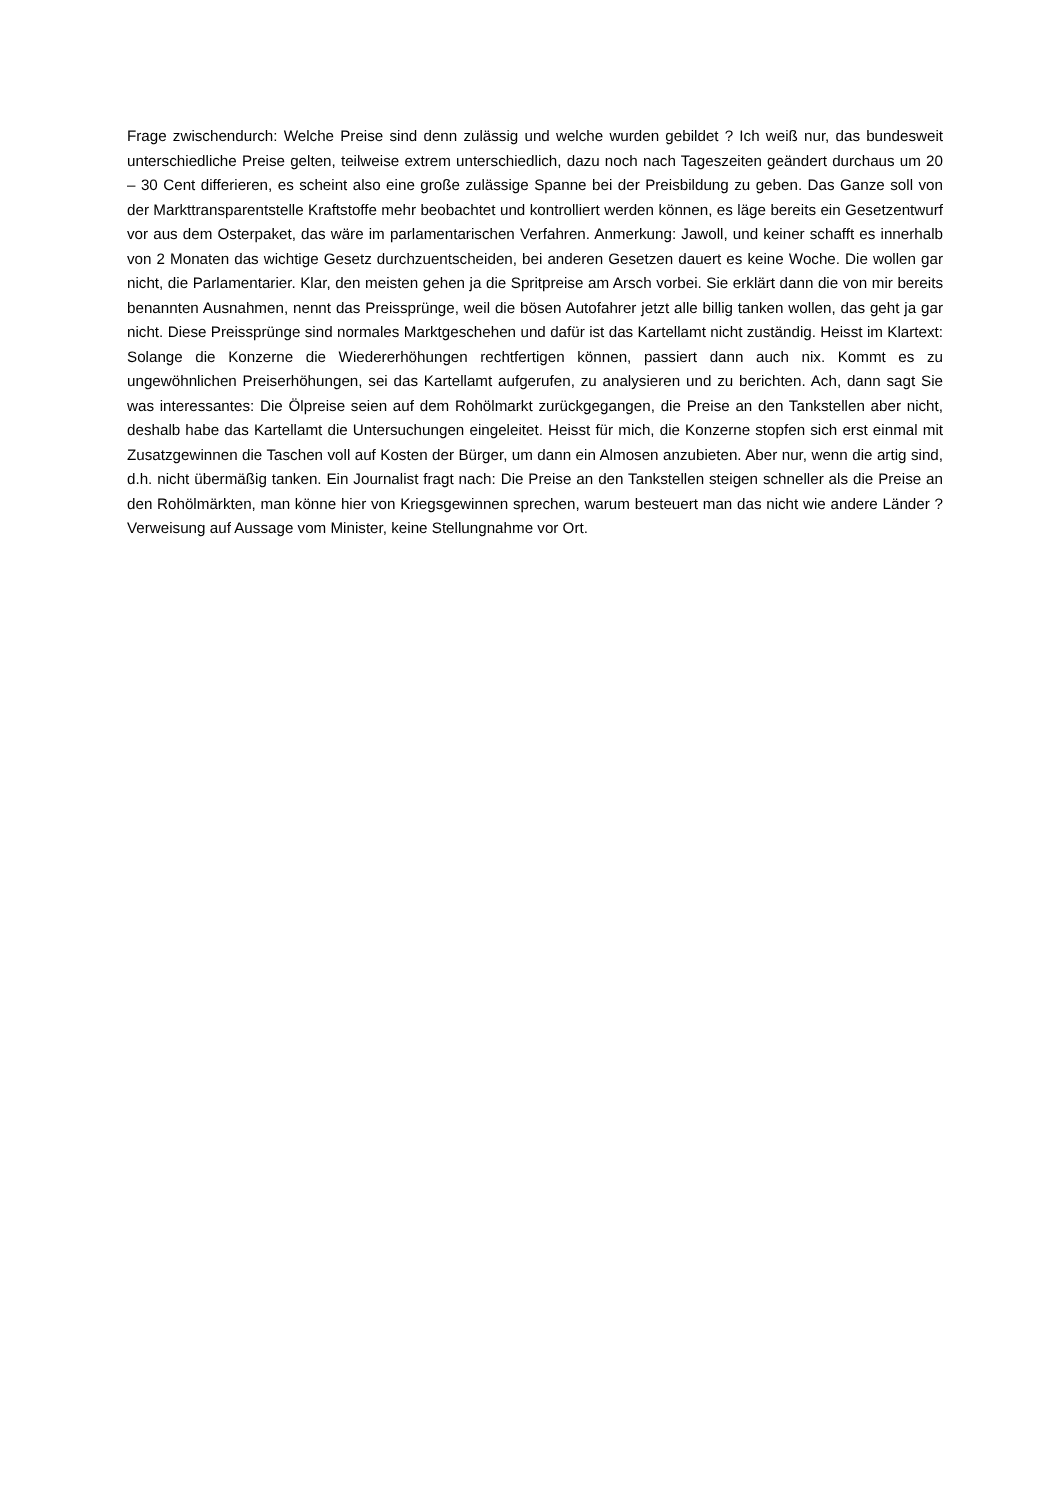Frage zwischendurch: Welche Preise sind denn zulässig und welche wurden gebildet ? Ich weiß nur, das bundesweit unterschiedliche Preise gelten, teilweise extrem unterschiedlich, dazu noch nach Tageszeiten geändert durchaus um 20 – 30 Cent differieren, es scheint also eine große zulässige Spanne bei der Preisbildung zu geben. Das Ganze soll von der Markttransparentstelle Kraftstoffe mehr beobachtet und kontrolliert werden können, es läge bereits ein Gesetzentwurf vor aus dem Osterpaket, das wäre im parlamentarischen Verfahren. Anmerkung: Jawoll, und keiner schafft es innerhalb von 2 Monaten das wichtige Gesetz durchzuentscheiden, bei anderen Gesetzen dauert es keine Woche. Die wollen gar nicht, die Parlamentarier. Klar, den meisten gehen ja die Spritpreise am Arsch vorbei. Sie erklärt dann die von mir bereits benannten Ausnahmen, nennt das Preissprünge, weil die bösen Autofahrer jetzt alle billig tanken wollen, das geht ja gar nicht. Diese Preissprünge sind normales Marktgeschehen und dafür ist das Kartellamt nicht zuständig. Heisst im Klartext: Solange die Konzerne die Wiedererhöhungen rechtfertigen können, passiert dann auch nix. Kommt es zu ungewöhnlichen Preiserhöhungen, sei das Kartellamt aufgerufen, zu analysieren und zu berichten. Ach, dann sagt Sie was interessantes: Die Ölpreise seien auf dem Rohölmarkt zurückgegangen, die Preise an den Tankstellen aber nicht, deshalb habe das Kartellamt die Untersuchungen eingeleitet. Heisst für mich, die Konzerne stopfen sich erst einmal mit Zusatzgewinnen die Taschen voll auf Kosten der Bürger, um dann ein Almosen anzubieten. Aber nur, wenn die artig sind, d.h. nicht übermäßig tanken. Ein Journalist fragt nach: Die Preise an den Tankstellen steigen schneller als die Preise an den Rohölmärkten, man könne hier von Kriegsgewinnen sprechen, warum besteuert man das nicht wie andere Länder ? Verweisung auf Aussage vom Minister, keine Stellungnahme vor Ort.